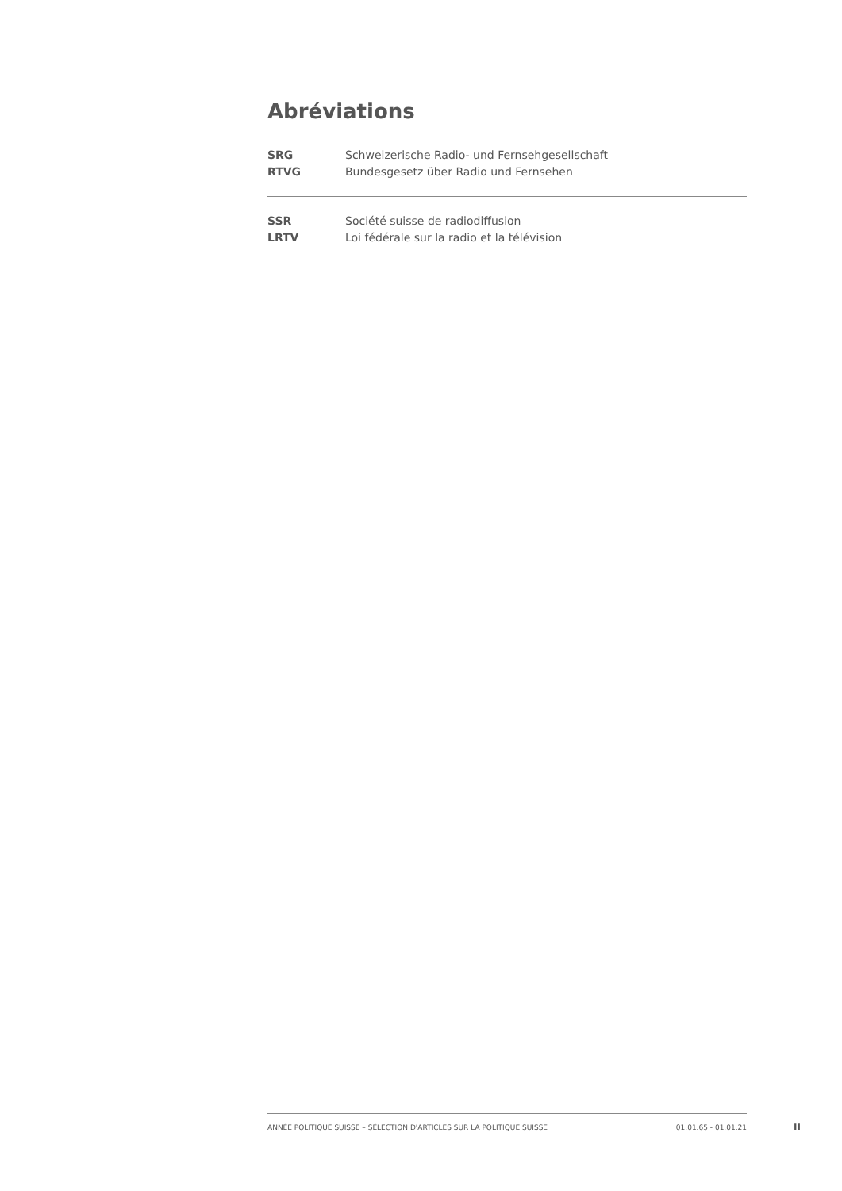Abréviations
SRG Schweizerische Radio- und Fernsehgesellschaft
RTVG Bundesgesetz über Radio und Fernsehen
SSR Société suisse de radiodiffusion
LRTV Loi fédérale sur la radio et la télévision
ANNÉE POLITIQUE SUISSE – SÉLECTION D'ARTICLES SUR LA POLITIQUE SUISSE 01.01.65 - 01.01.21
II